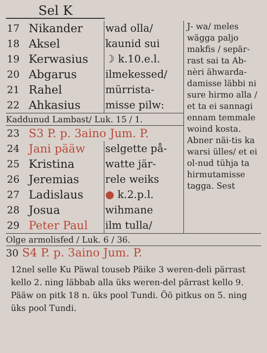Sel K
| 17 | Nikander | wad olla/ |
| 18 | Aksel | kaunid sui |
| 19 | Kerwasius | ☽ k.10.e.l. |
| 20 | Abgarus | ilmekessed/ |
| 21 | Rahel | mürrista- |
| 22 | Ahkasius | misse pilw: |
Kaddunud Lambast/ Luk. 15 / 1.
| 23 | S3 P. p. 3aino Jum. P. | |
| 24 | Jani pääw | selgette på- |
| 25 | Kristina | watte jär- |
| 26 | Jeremias | rele weiks |
| 27 | Ladislaus | ● k.2.p.l. |
| 28 | Josua | wihmane |
| 29 | Peter Paul | ilm tulla/ |
J- wa/ meles wägga paljo makfis / sepär-rast sai ta Ab-nèri ähwarda-damisse läbbi ni sure hirmo alla / et ta ei sannagi ennam temmale woind kosta. Abner näi-tis ka warsi ülles/ et ei ol-nud tühja ta hirmutamisse tagga. Sest
Olge armolisfed / Luk. 6 / 36.
30 S4 P. p. 3aino Jum. P.
12nel selle Ku Päwal touseb Päike 3 weren-deli pärrast kello 2. ning läbbab alla üks weren-del pärrast kello 9. Pääw on pitk 18 n. üks pool Tundi. Öö pitkus on 5. ning üks pool Tundi.